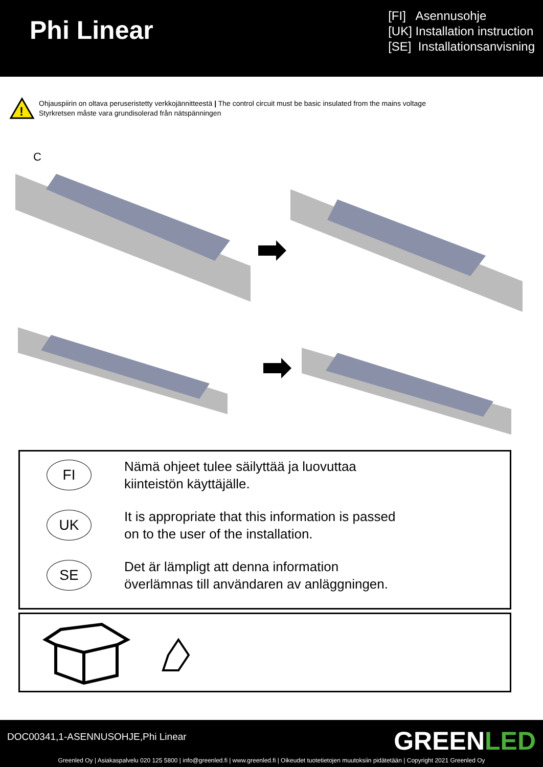Phi Linear
[FI] Asennusohje
[UK] Installation instruction
[SE] Installationsanvisning
!
Ohjauspiirin on oltava peruseristetty verkkojännitteestä | The control circuit must be basic insulated from the mains voltage
Styrkretsen måste vara grundisolerad från nätspänningen
C
FI
Nämä ohjeet tulee säilyttää ja luovuttaa
kiinteistön käyttäjälle.
UK
It is appropriate that this information is passed
on to the user of the installation.
SE
Det är lämpligt att denna information
överlämnas till användaren av anläggningen.
DOC00341,1-ASENNUSOHJE,Phi Linear GREENLED
Greenled Oy | Asiakaspalvelu 020 125 5800 | info@greenled.fi | www.greenled.fi | Oikeudet tuotetietojen muutoksiin pidätetään | Copyright 2021 Greenled Oy